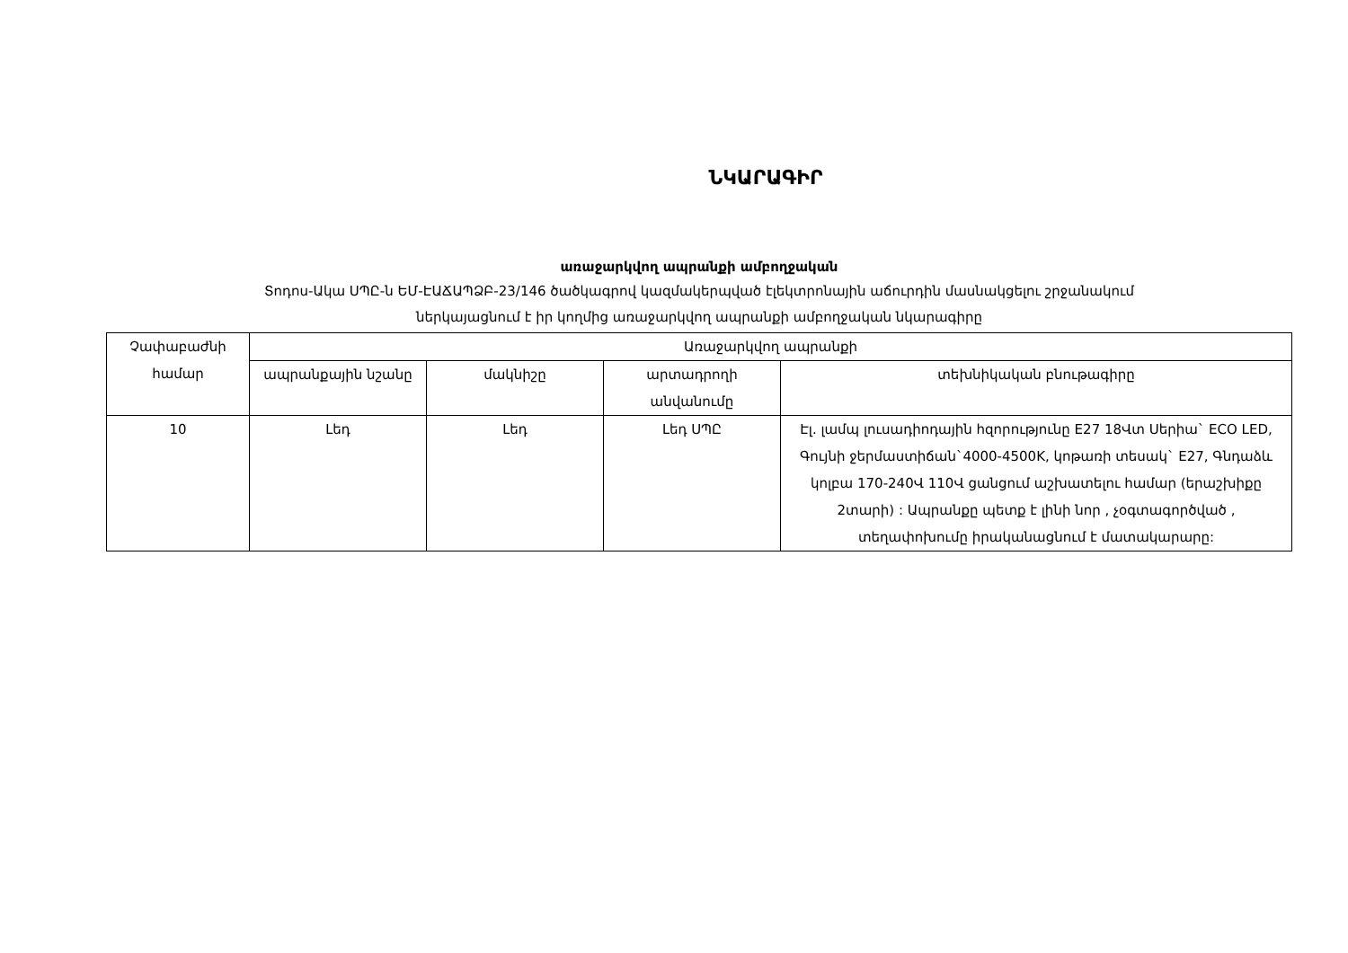ՆԿԱՐԱԳԻՐ
առաջարկվող ապրանքի ամբողջական
Տոդոս-Ակա ՍՊԸ-ն ԵՄ-ԷԱՃԱՊՁԲ-23/146 ծածկագրով կազմակերպված էլեկտրոնային աճուրդին մասնակցելու շրջանակում
ներկայացնում է իր կողմից առաջարկվող ապրանքի ամբողջական նկարագիրը
| Չափաբաժնի համար | Առաջարկվող ապրանքի | | | |
| --- | --- | --- | --- | --- |
| | ապրանքային նշանը | մակնիշը | արտադրողի անվանումը | տեխնիկական բնութագիրը |
| 10 | Լեդ | Լեդ | Լեդ ՍՊԸ | Էլ. լամպ լուսադիոդային հզորությունը E27 18Վտ Սերիա` ECO LED, Գույնի ջերմաստիճան`4000-4500K, կոթառի տեսակ` E27, Գնդաձև կոլբա 170-240Վ 110Վ ցանցում աշխատելու համար (երաշխիքը 2տարի) : Ապրանքը պետք է լինի նոր , չօգտագործված , տեղափոխումը իրականացնում է մատակարարը: |